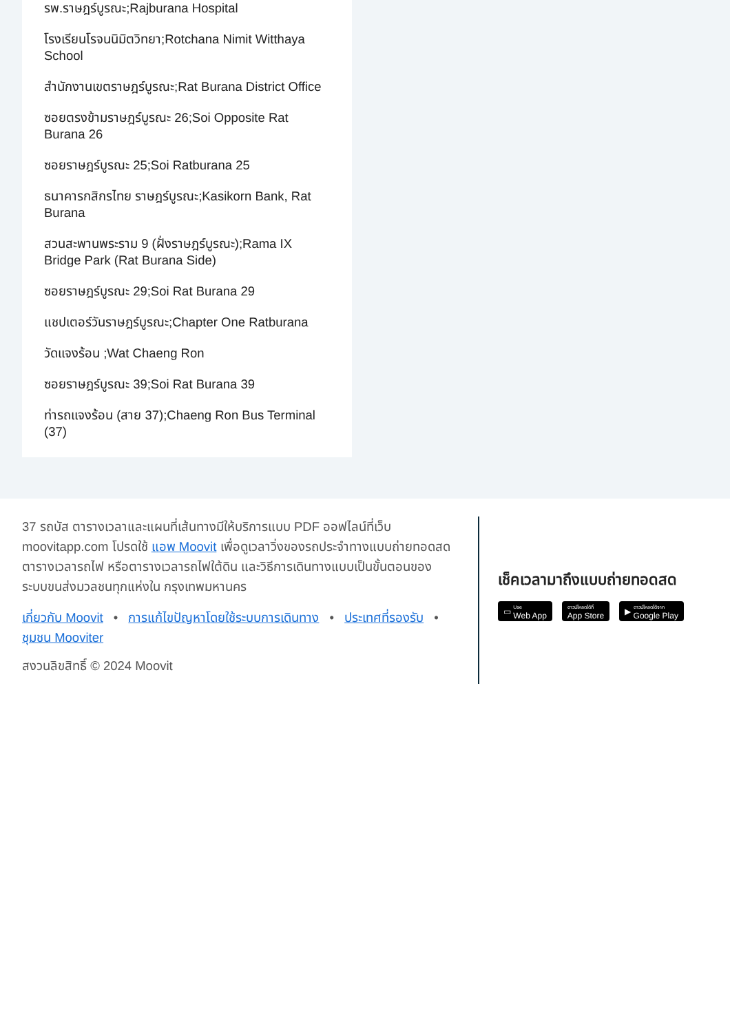รพ.ราษฎร์บูรณะ;Rajburana Hospital
โรงเรียนโรจนนิมิตวิทยา;Rotchana Nimit Witthaya School
สำนักงานเขตราษฎร์บูรณะ;Rat Burana District Office
ซอยตรงข้ามราษฎร์บูรณะ 26;Soi Opposite Rat Burana 26
ซอยราษฎร์บูรณะ 25;Soi Ratburana 25
ธนาคารกสิกรไทย ราษฎร์บูรณะ;Kasikorn Bank, Rat Burana
สวนสะพานพระราม 9 (ฝั่งราษฎร์บูรณะ);Rama IX Bridge Park (Rat Burana Side)
ซอยราษฎร์บูรณะ 29;Soi Rat Burana 29
แชปเตอร์วันราษฎร์บูรณะ;Chapter One Ratburana
วัดแจงร้อน ;Wat Chaeng Ron
ซอยราษฎร์บูรณะ 39;Soi Rat Burana 39
ท่ารถแจงร้อน (สาย 37);Chaeng Ron Bus Terminal (37)
37 รถบัส ตารางเวลาและแผนที่เส้นทางมีให้บริการแบบ PDF ออฟไลน์ที่เว็บ moovitapp.com โปรดใช้ แอพ Moovit เพื่อดูเวลาวิ่งของรถประจำทางแบบถ่ายทอดสด ตารางเวลารถไฟ หรือตารางเวลารถไฟใต้ดิน และวิธีการเดินทางแบบเป็นขั้นตอนของระบบขนส่งมวลชนทุกแห่งใน กรุงเทพมหานคร
เกี่ยวกับ Moovit • การแก้ไขปัญหาโดยใช้ระบบการเดินทาง • ประเทศที่รองรับ • ชุมชน Mooviter
สงวนลิขสิทธิ์ © 2024 Moovit
เช็คเวลามาถึงแบบถ่ายทอดสด
▭ Use
Web App
ดาวน์โหลดได้ที่
App Store
▶ ดาวน์โหลดได้จาก
Google Play